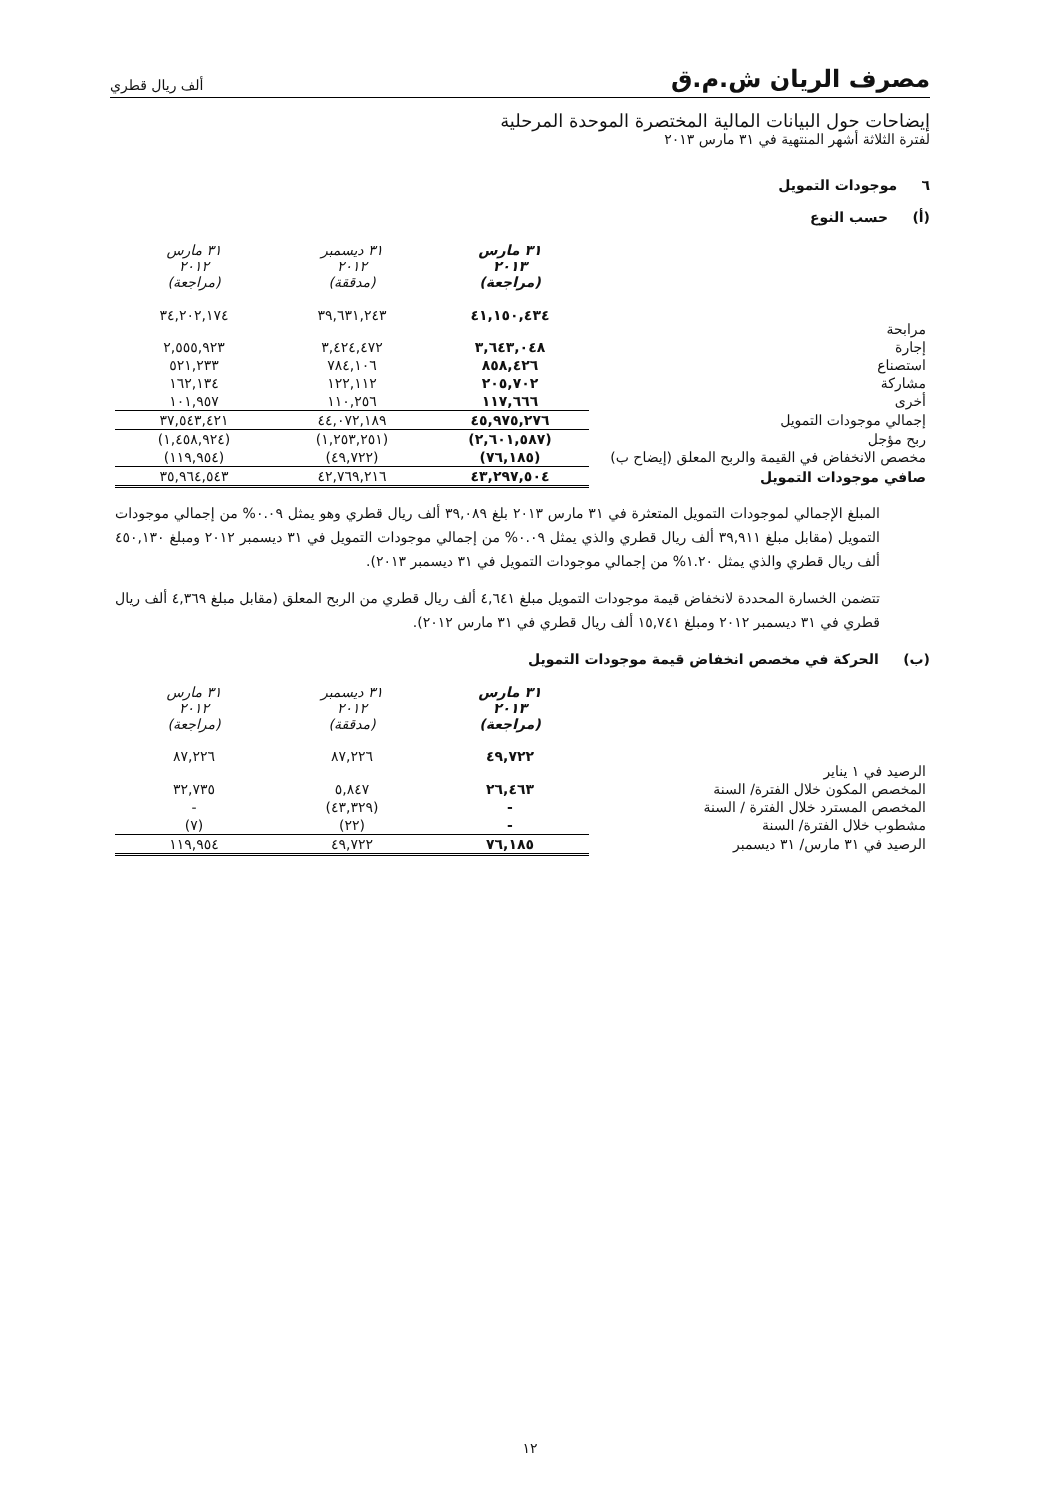مصرف الريان ش.م.ق ألف ريال قطري
إيضاحات حول البيانات المالية المختصرة الموحدة المرحلية
لفترة الثلاثة أشهر المنتهية في ٣١ مارس ٢٠١٣
٦ موجودات التمويل
(أ) حسب النوع
| | ٣١ مارس ٢٠١٣ (مراجعة) | ٣١ ديسمبر ٢٠١٢ (مدققة) | ٣١ مارس ٢٠١٢ (مراجعة) |
| مرابحة | ٤١,١٥٠,٤٣٤ | ٣٩,٦٣١,٢٤٣ | ٣٤,٢٠٢,١٧٤ |
| إجارة | ٣,٦٤٣,٠٤٨ | ٣,٤٢٤,٤٧٢ | ٢,٥٥٥,٩٢٣ |
| استصناع | ٨٥٨,٤٢٦ | ٧٨٤,١٠٦ | ٥٢١,٢٣٣ |
| مشاركة | ٢٠٥,٧٠٢ | ١٢٢,١١٢ | ١٦٢,١٣٤ |
| أخرى | ١١٧,٦٦٦ | ١١٠,٢٥٦ | ١٠١,٩٥٧ |
| إجمالي موجودات التمويل | ٤٥,٩٧٥,٢٧٦ | ٤٤,٠٧٢,١٨٩ | ٣٧,٥٤٣,٤٢١ |
| ربح مؤجل | (٢,٦٠١,٥٨٧) | (١,٢٥٣,٢٥١) | (١,٤٥٨,٩٢٤) |
| مخصص الانخفاض في القيمة والربح المعلق (إيضاح ب) | (٧٦,١٨٥) | (٤٩,٧٢٢) | (١١٩,٩٥٤) |
| صافي موجودات التمويل | ٤٣,٢٩٧,٥٠٤ | ٤٢,٧٦٩,٢١٦ | ٣٥,٩٦٤,٥٤٣ |
المبلغ الإجمالي لموجودات التمويل المتعثرة في ٣١ مارس ٢٠١٣ بلغ ٣٩,٠٨٩ ألف ريال قطري وهو يمثل ٠.٠٩% من إجمالي موجودات التمويل (مقابل مبلغ ٣٩,٩١١ ألف ريال قطري والذي يمثل ٠.٠٩% من إجمالي موجودات التمويل في ٣١ ديسمبر ٢٠١٢ ومبلغ ٤٥٠,١٣٠ ألف ريال قطري والذي يمثل ١.٢٠% من إجمالي موجودات التمويل في ٣١ ديسمبر ٢٠١٣).
تتضمن الخسارة المحددة لانخفاض قيمة موجودات التمويل مبلغ ٤,٦٤١ ألف ريال قطري من الربح المعلق (مقابل مبلغ ٤,٣٦٩ ألف ريال قطري في ٣١ ديسمبر ٢٠١٢ ومبلغ ١٥,٧٤١ ألف ريال قطري في ٣١ مارس ٢٠١٢).
(ب) الحركة في مخصص انخفاض قيمة موجودات التمويل
| | ٣١ مارس ٢٠١٣ (مراجعة) | ٣١ ديسمبر ٢٠١٢ (مدققة) | ٣١ مارس ٢٠١٢ (مراجعة) |
| الرصيد في ١ يناير | ٤٩,٧٢٢ | ٨٧,٢٢٦ | ٨٧,٢٢٦ |
| المخصص المكون خلال الفترة/ السنة | ٢٦,٤٦٣ | ٥,٨٤٧ | ٣٢,٧٣٥ |
| المخصص المسترد خلال الفترة / السنة | - | (٤٣,٣٢٩) | - |
| مشطوب خلال الفترة/ السنة | - | (٢٢) | (٧) |
| الرصيد في ٣١ مارس/ ٣١ ديسمبر | ٧٦,١٨٥ | ٤٩,٧٢٢ | ١١٩,٩٥٤ |
١٢